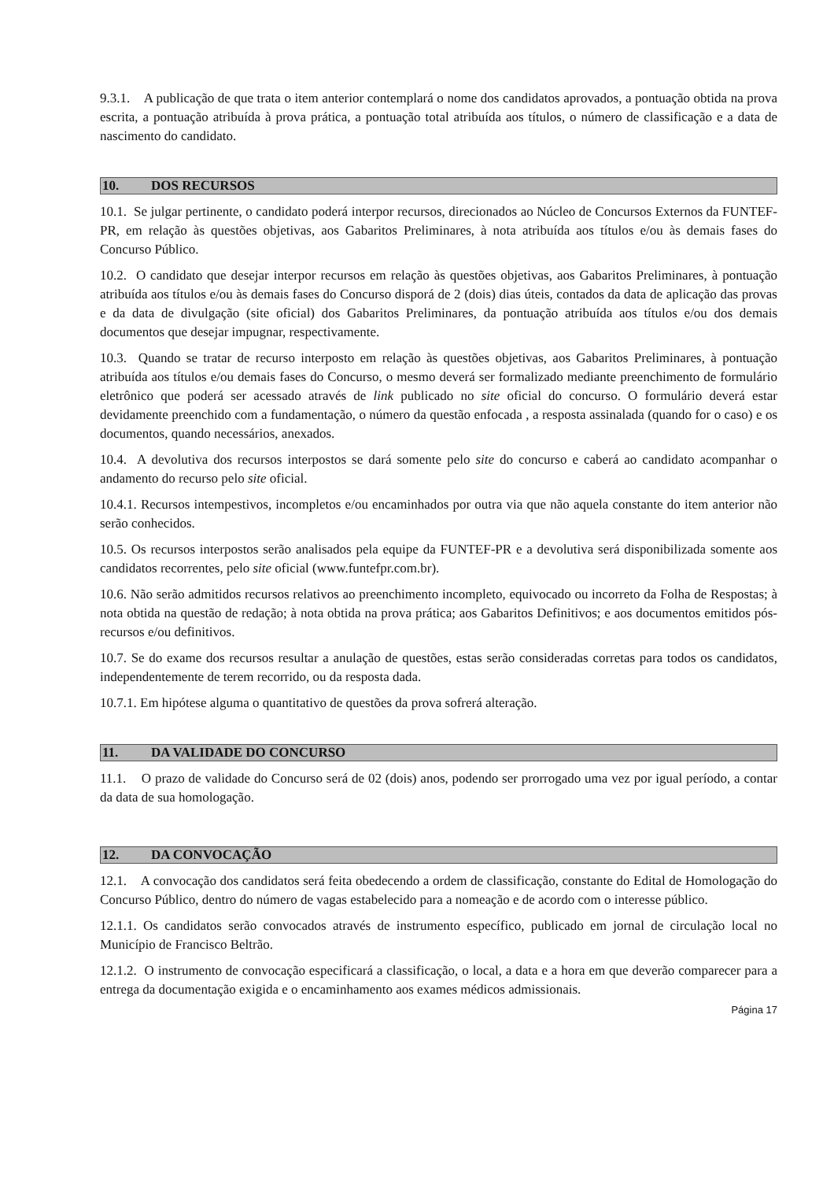9.3.1. A publicação de que trata o item anterior contemplará o nome dos candidatos aprovados, a pontuação obtida na prova escrita, a pontuação atribuída à prova prática, a pontuação total atribuída aos títulos, o número de classificação e a data de nascimento do candidato.
10. DOS RECURSOS
10.1. Se julgar pertinente, o candidato poderá interpor recursos, direcionados ao Núcleo de Concursos Externos da FUNTEF-PR, em relação às questões objetivas, aos Gabaritos Preliminares, à nota atribuída aos títulos e/ou às demais fases do Concurso Público.
10.2. O candidato que desejar interpor recursos em relação às questões objetivas, aos Gabaritos Preliminares, à pontuação atribuída aos títulos e/ou às demais fases do Concurso disporá de 2 (dois) dias úteis, contados da data de aplicação das provas e da data de divulgação (site oficial) dos Gabaritos Preliminares, da pontuação atribuída aos títulos e/ou dos demais documentos que desejar impugnar, respectivamente.
10.3. Quando se tratar de recurso interposto em relação às questões objetivas, aos Gabaritos Preliminares, à pontuação atribuída aos títulos e/ou demais fases do Concurso, o mesmo deverá ser formalizado mediante preenchimento de formulário eletrônico que poderá ser acessado através de link publicado no site oficial do concurso. O formulário deverá estar devidamente preenchido com a fundamentação, o número da questão enfocada , a resposta assinalada (quando for o caso) e os documentos, quando necessários, anexados.
10.4. A devolutiva dos recursos interpostos se dará somente pelo site do concurso e caberá ao candidato acompanhar o andamento do recurso pelo site oficial.
10.4.1. Recursos intempestivos, incompletos e/ou encaminhados por outra via que não aquela constante do item anterior não serão conhecidos.
10.5. Os recursos interpostos serão analisados pela equipe da FUNTEF-PR e a devolutiva será disponibilizada somente aos candidatos recorrentes, pelo site oficial (www.funtefpr.com.br).
10.6. Não serão admitidos recursos relativos ao preenchimento incompleto, equivocado ou incorreto da Folha de Respostas; à nota obtida na questão de redação; à nota obtida na prova prática; aos Gabaritos Definitivos; e aos documentos emitidos pós- recursos e/ou definitivos.
10.7. Se do exame dos recursos resultar a anulação de questões, estas serão consideradas corretas para todos os candidatos, independentemente de terem recorrido, ou da resposta dada.
10.7.1. Em hipótese alguma o quantitativo de questões da prova sofrerá alteração.
11. DA VALIDADE DO CONCURSO
11.1. O prazo de validade do Concurso será de 02 (dois) anos, podendo ser prorrogado uma vez por igual período, a contar da data de sua homologação.
12. DA CONVOCAÇÃO
12.1. A convocação dos candidatos será feita obedecendo a ordem de classificação, constante do Edital de Homologação do Concurso Público, dentro do número de vagas estabelecido para a nomeação e de acordo com o interesse público.
12.1.1. Os candidatos serão convocados através de instrumento específico, publicado em jornal de circulação local no Município de Francisco Beltrão.
12.1.2. O instrumento de convocação especificará a classificação, o local, a data e a hora em que deverão comparecer para a entrega da documentação exigida e o encaminhamento aos exames médicos admissionais.
Página 17